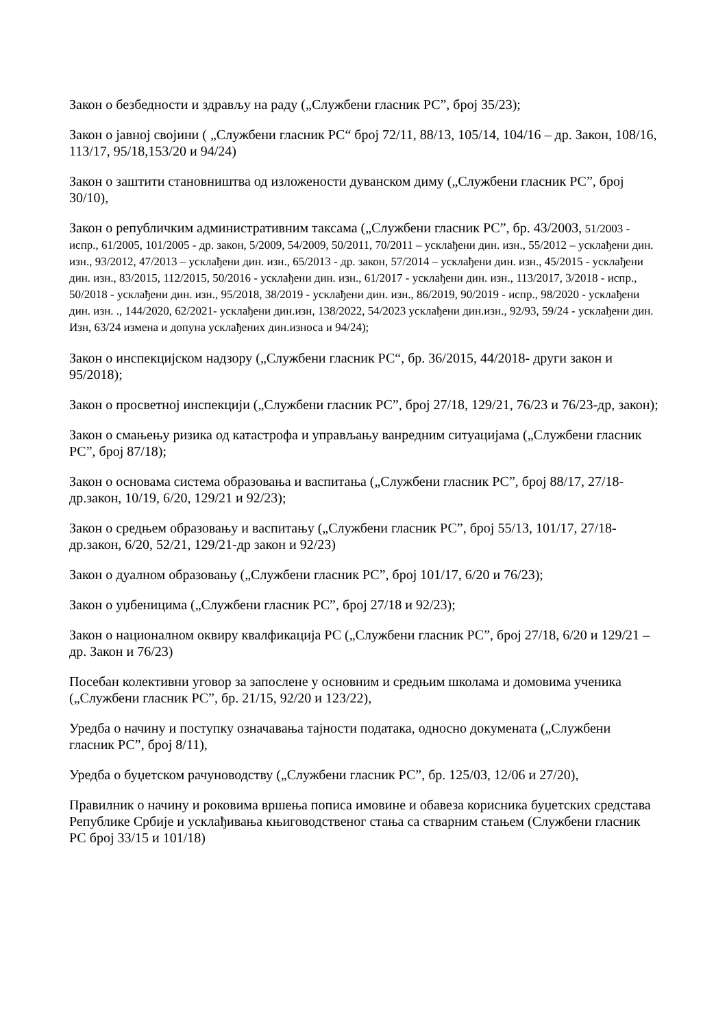Закон о безбедности и здрављу на раду („Службени гласник РС”, број 35/23);
Закон о јавној својини ( „Службени гласник РС“ број 72/11, 88/13, 105/14, 104/16 – др. Закон, 108/16, 113/17, 95/18,153/20 и 94/24)
Закон о заштити становништва од изложености дуванском диму („Службени гласник РС”, број 30/10),
Закон о републичким административним таксама („Службени гласник РС”, бр. 43/2003, 51/2003 - испр., 61/2005, 101/2005 - др. закон, 5/2009, 54/2009, 50/2011, 70/2011 – усклађени дин. изн., 55/2012 – усклађени дин. изн., 93/2012, 47/2013 – усклађени дин. изн., 65/2013 - др. закон, 57/2014 – усклађени дин. изн., 45/2015 - усклађени дин. изн., 83/2015, 112/2015, 50/2016 - усклађени дин. изн., 61/2017 - усклађени дин. изн., 113/2017, 3/2018 - испр., 50/2018 - усклађени дин. изн., 95/2018, 38/2019 - усклађени дин. изн., 86/2019, 90/2019 - испр., 98/2020 - усклађени дин. изн. ., 144/2020, 62/2021- усклађени дин.изн, 138/2022, 54/2023 усклађени дин.изн., 92/93, 59/24 - усклађени дин. Изн, 63/24 измена и допуна усклађених дин.износа и 94/24);
Закон о инспекцијском надзору („Службени гласник РС“, бр. 36/2015, 44/2018- други закон и 95/2018);
Закон о просветној инспекцији („Службени гласник РС”, број 27/18, 129/21, 76/23 и 76/23-др, закон);
Закон о смањењу ризика од катастрофа и управљању ванредним ситуацијама („Службени гласник РС”, број 87/18);
Закон о основама система образовања и васпитања („Службени гласник РС”, број 88/17, 27/18-др.закон, 10/19, 6/20, 129/21 и 92/23);
Закон о средњем образовању и васпитању („Службени гласник РС”, број 55/13, 101/17, 27/18-др.закон, 6/20, 52/21, 129/21-др закон и 92/23)
Закон о дуалном образовању („Службени гласник РС”, број 101/17, 6/20 и 76/23);
Закон о уџбеницима („Службени гласник РС”, број 27/18 и 92/23);
Закон о националном оквиру квалфикација РС („Службени гласник РС”, број 27/18, 6/20 и 129/21 –др. Закон и 76/23)
Посебан колективни уговор за запослене у основним и средњим школама и домовима ученика („Службени гласник РС”, бр. 21/15, 92/20 и 123/22),
Уредба о начину и поступку означавања тајности података, односно докумената („Службени гласник РС”, број 8/11),
Уредба о буџетском рачуноводству („Службени гласник РС”, бр. 125/03, 12/06 и 27/20),
Правилник о начину и роковима вршења пописа имовине и обавеза корисника буџетских средстава Републике Србије и усклађивања књиговодственог стања са стварним стањем (Службени гласник РС број 33/15 и 101/18)